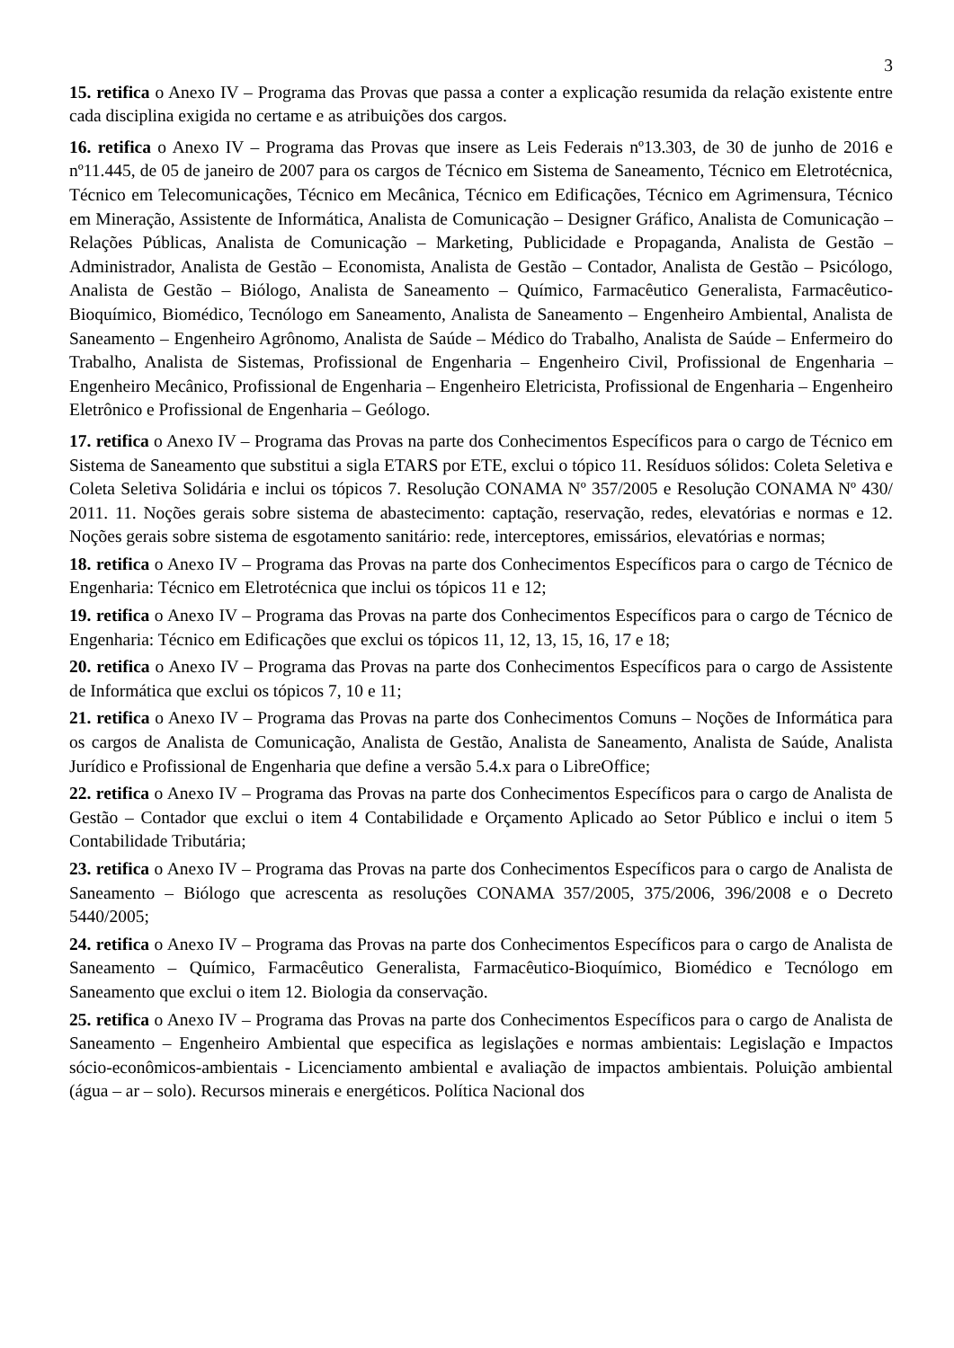3
15. retifica o Anexo IV – Programa das Provas que passa a conter a explicação resumida da relação existente entre cada disciplina exigida no certame e as atribuições dos cargos.
16. retifica o Anexo IV – Programa das Provas que insere as Leis Federais nº13.303, de 30 de junho de 2016 e nº11.445, de 05 de janeiro de 2007 para os cargos de Técnico em Sistema de Saneamento, Técnico em Eletrotécnica, Técnico em Telecomunicações, Técnico em Mecânica, Técnico em Edificações, Técnico em Agrimensura, Técnico em Mineração, Assistente de Informática, Analista de Comunicação – Designer Gráfico, Analista de Comunicação – Relações Públicas, Analista de Comunicação – Marketing, Publicidade e Propaganda, Analista de Gestão – Administrador, Analista de Gestão – Economista, Analista de Gestão – Contador, Analista de Gestão – Psicólogo, Analista de Gestão – Biólogo, Analista de Saneamento – Químico, Farmacêutico Generalista, Farmacêutico-Bioquímico, Biomédico, Tecnólogo em Saneamento, Analista de Saneamento – Engenheiro Ambiental, Analista de Saneamento – Engenheiro Agrônomo, Analista de Saúde – Médico do Trabalho, Analista de Saúde – Enfermeiro do Trabalho, Analista de Sistemas, Profissional de Engenharia – Engenheiro Civil, Profissional de Engenharia – Engenheiro Mecânico, Profissional de Engenharia – Engenheiro Eletricista, Profissional de Engenharia – Engenheiro Eletrônico e Profissional de Engenharia – Geólogo.
17. retifica o Anexo IV – Programa das Provas na parte dos Conhecimentos Específicos para o cargo de Técnico em Sistema de Saneamento que substitui a sigla ETARS por ETE, exclui o tópico 11. Resíduos sólidos: Coleta Seletiva e Coleta Seletiva Solidária e inclui os tópicos 7. Resolução CONAMA Nº 357/2005 e Resolução CONAMA Nº 430/ 2011. 11. Noções gerais sobre sistema de abastecimento: captação, reservação, redes, elevatórias e normas e 12. Noções gerais sobre sistema de esgotamento sanitário: rede, interceptores, emissários, elevatórias e normas;
18. retifica o Anexo IV – Programa das Provas na parte dos Conhecimentos Específicos para o cargo de Técnico de Engenharia: Técnico em Eletrotécnica que inclui os tópicos 11 e 12;
19. retifica o Anexo IV – Programa das Provas na parte dos Conhecimentos Específicos para o cargo de Técnico de Engenharia: Técnico em Edificações que exclui os tópicos 11, 12, 13, 15, 16, 17 e 18;
20. retifica o Anexo IV – Programa das Provas na parte dos Conhecimentos Específicos para o cargo de Assistente de Informática que exclui os tópicos 7, 10 e 11;
21. retifica o Anexo IV – Programa das Provas na parte dos Conhecimentos Comuns – Noções de Informática para os cargos de Analista de Comunicação, Analista de Gestão, Analista de Saneamento, Analista de Saúde, Analista Jurídico e Profissional de Engenharia que define a versão 5.4.x para o LibreOffice;
22. retifica o Anexo IV – Programa das Provas na parte dos Conhecimentos Específicos para o cargo de Analista de Gestão – Contador que exclui o item 4 Contabilidade e Orçamento Aplicado ao Setor Público e inclui o item 5 Contabilidade Tributária;
23. retifica o Anexo IV – Programa das Provas na parte dos Conhecimentos Específicos para o cargo de Analista de Saneamento – Biólogo que acrescenta as resoluções CONAMA 357/2005, 375/2006, 396/2008 e o Decreto 5440/2005;
24. retifica o Anexo IV – Programa das Provas na parte dos Conhecimentos Específicos para o cargo de Analista de Saneamento – Químico, Farmacêutico Generalista, Farmacêutico-Bioquímico, Biomédico e Tecnólogo em Saneamento que exclui o item 12. Biologia da conservação.
25. retifica o Anexo IV – Programa das Provas na parte dos Conhecimentos Específicos para o cargo de Analista de Saneamento – Engenheiro Ambiental que especifica as legislações e normas ambientais: Legislação e Impactos sócio-econômicos-ambientais - Licenciamento ambiental e avaliação de impactos ambientais. Poluição ambiental (água – ar – solo). Recursos minerais e energéticos. Política Nacional dos